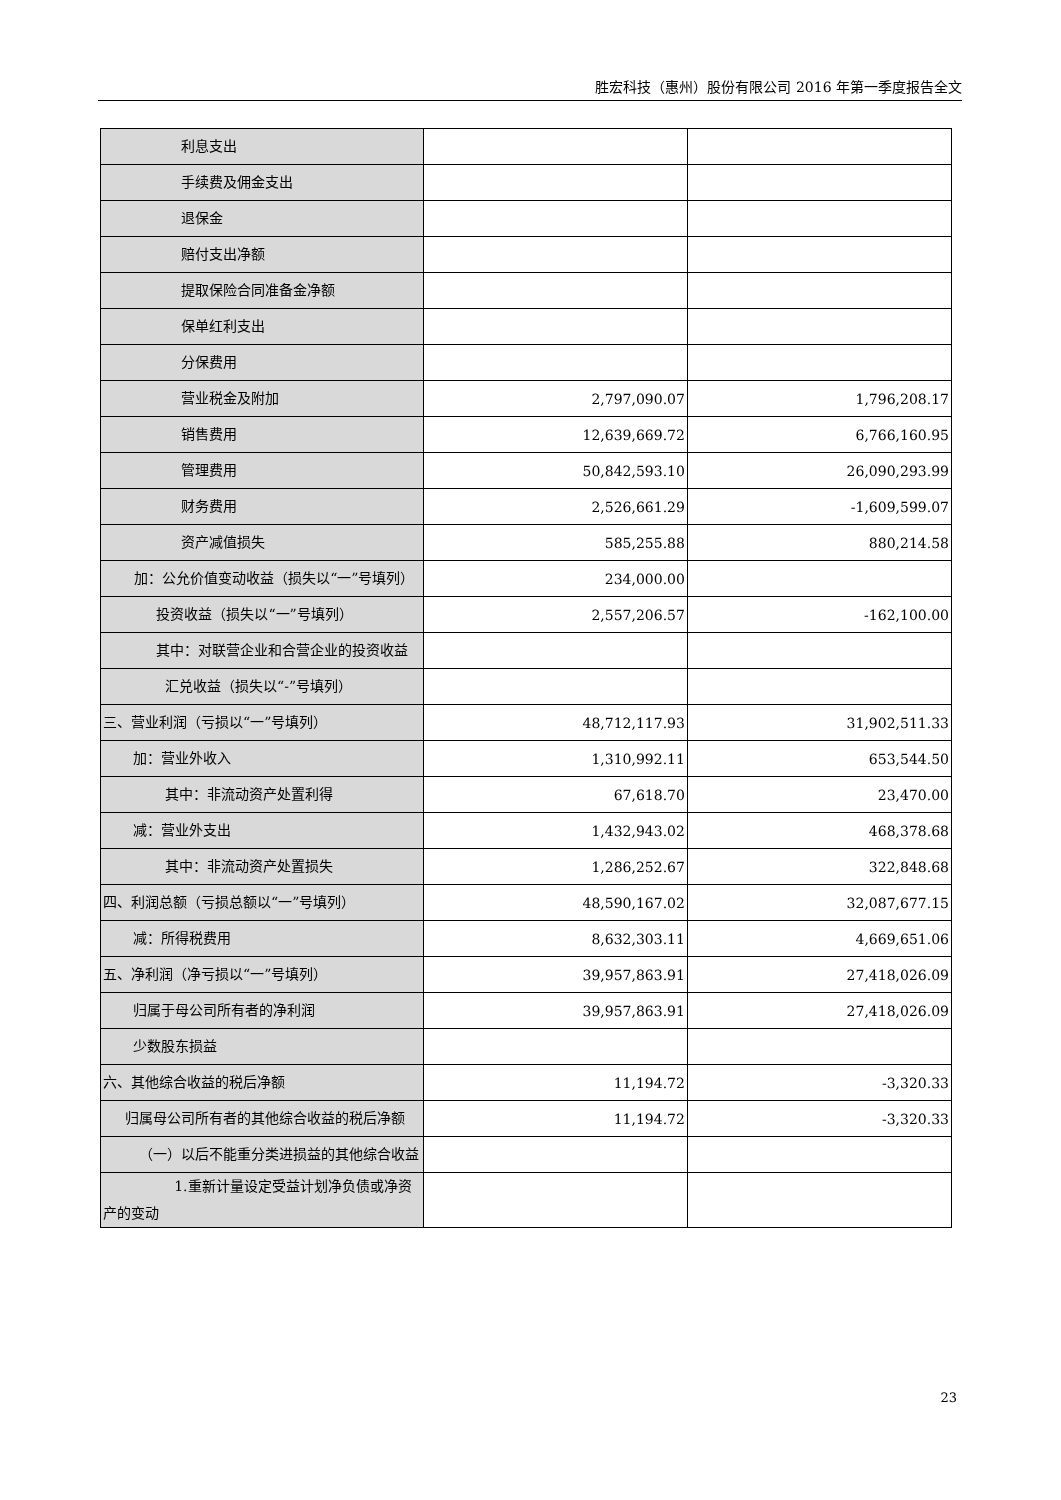胜宏科技（惠州）股份有限公司 2016 年第一季度报告全文
| 利息支出 | | |
| 手续费及佣金支出 | | |
| 退保金 | | |
| 赔付支出净额 | | |
| 提取保险合同准备金净额 | | |
| 保单红利支出 | | |
| 分保费用 | | |
| 营业税金及附加 | 2,797,090.07 | 1,796,208.17 |
| 销售费用 | 12,639,669.72 | 6,766,160.95 |
| 管理费用 | 50,842,593.10 | 26,090,293.99 |
| 财务费用 | 2,526,661.29 | -1,609,599.07 |
| 资产减值损失 | 585,255.88 | 880,214.58 |
| 加：公允价值变动收益（损失以“一”号填列） | 234,000.00 | |
| 投资收益（损失以“一”号填列） | 2,557,206.57 | -162,100.00 |
| 其中：对联营企业和合营企业的投资收益 | | |
| 汇兑收益（损失以“-”号填列） | | |
| 三、营业利润（亏损以“一”号填列） | 48,712,117.93 | 31,902,511.33 |
| 加：营业外收入 | 1,310,992.11 | 653,544.50 |
| 其中：非流动资产处置利得 | 67,618.70 | 23,470.00 |
| 减：营业外支出 | 1,432,943.02 | 468,378.68 |
| 其中：非流动资产处置损失 | 1,286,252.67 | 322,848.68 |
| 四、利润总额（亏损总额以“一”号填列） | 48,590,167.02 | 32,087,677.15 |
| 减：所得税费用 | 8,632,303.11 | 4,669,651.06 |
| 五、净利润（净亏损以“一”号填列） | 39,957,863.91 | 27,418,026.09 |
| 归属于母公司所有者的净利润 | 39,957,863.91 | 27,418,026.09 |
| 少数股东损益 | | |
| 六、其他综合收益的税后净额 | 11,194.72 | -3,320.33 |
| 归属母公司所有者的其他综合收益的税后净额 | 11,194.72 | -3,320.33 |
| （一）以后不能重分类进损益的其他综合收益 | | |
| 1.重新计量设定受益计划净负债或净资产的变动 | | |
23